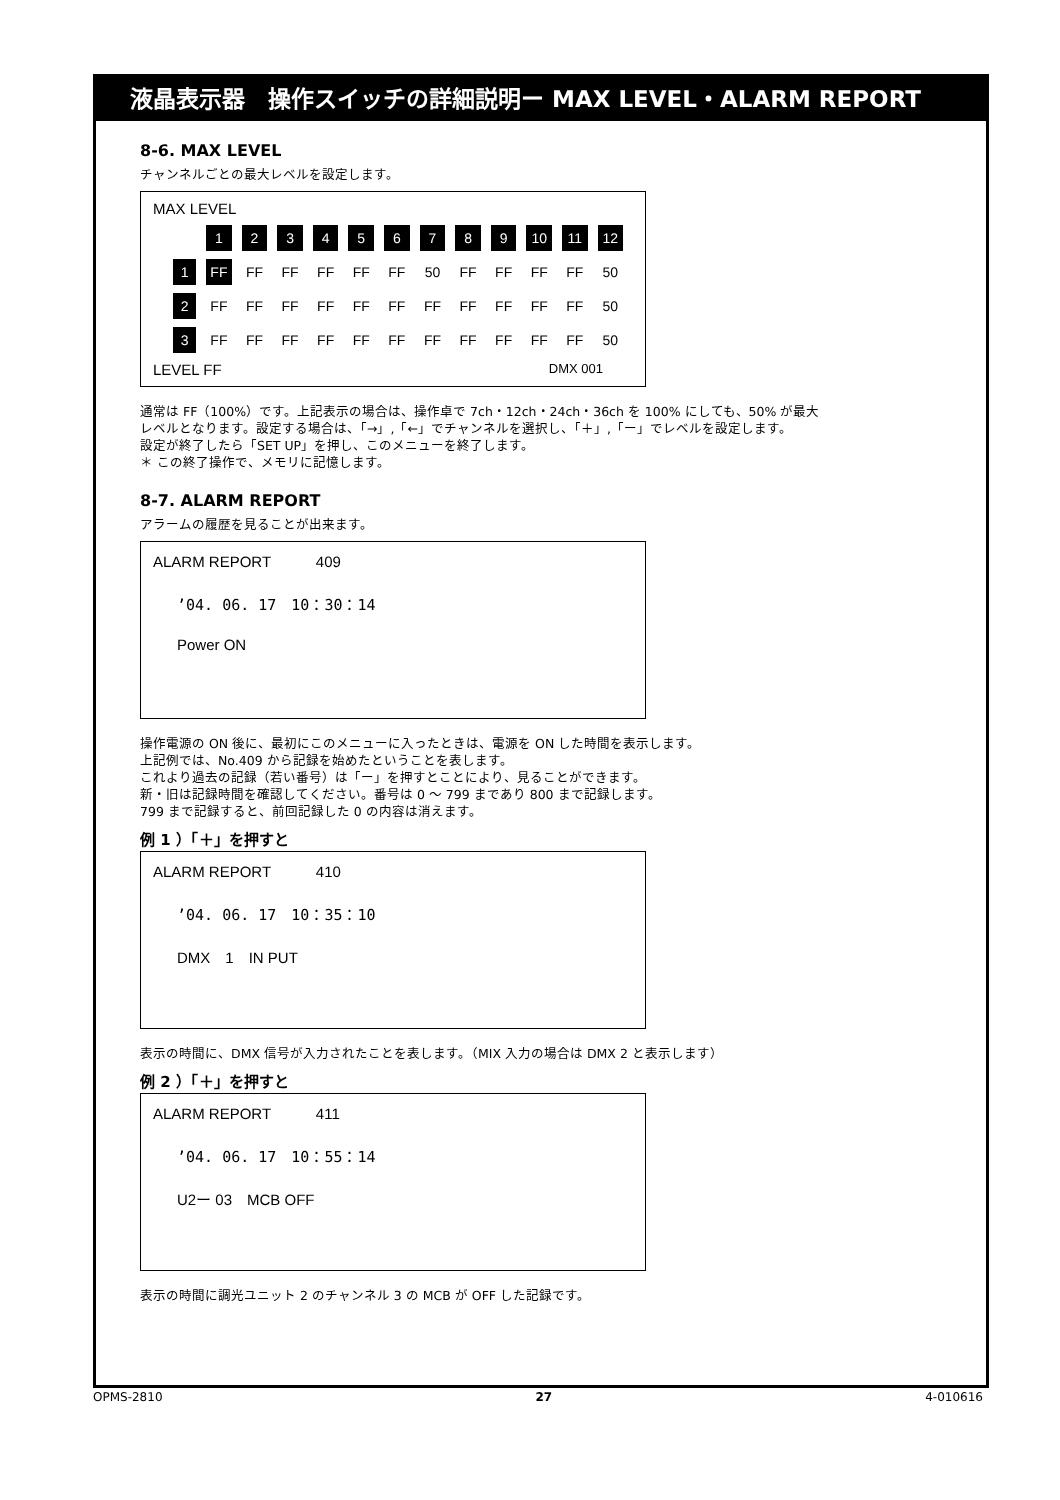液晶表示器　操作スイッチの詳細説明ー MAX LEVEL・ALARM REPORT
8-6. MAX LEVEL
チャンネルごとの最大レベルを設定します。
MAX LEVEL
| | 1 | 2 | 3 | 4 | 5 | 6 | 7 | 8 | 9 | 10 | 11 | 12 |
| 1 | FF | FF | FF | FF | FF | FF | 50 | FF | FF | FF | FF | 50 |
| 2 | FF | FF | FF | FF | FF | FF | FF | FF | FF | FF | FF | 50 |
| 3 | FF | FF | FF | FF | FF | FF | FF | FF | FF | FF | FF | 50 |
LEVEL FF DMX 001
通常は FF（100%）です。上記表示の場合は、操作卓で 7ch・12ch・24ch・36ch を 100% にしても、50% が最大
レベルとなります。設定する場合は、「→」,「←」でチャンネルを選択し、「＋」,「ー」でレベルを設定します。
設定が終了したら「SET UP」を押し、このメニューを終了します。
＊ この終了操作で、メモリに記憶します。
8-7. ALARM REPORT
アラームの履歴を見ることが出来ます。
ALARM REPORT　　　409
’04. 06. 17　10：30：14
Power ON
操作電源の ON 後に、最初にこのメニューに入ったときは、電源を ON した時間を表示します。
上記例では、No.409 から記録を始めたということを表します。
これより過去の記録（若い番号）は「ー」を押すとことにより、見ることができます。
新・旧は記録時間を確認してください。番号は 0 〜 799 まであり 800 まで記録します。
799 まで記録すると、前回記録した 0 の内容は消えます。
例 1 ）「＋」を押すと
ALARM REPORT　　　410
’04. 06. 17　10：35：10
DMX　1　IN PUT
表示の時間に、DMX 信号が入力されたことを表します。（MIX 入力の場合は DMX 2 と表示します）
例 2 ）「＋」を押すと
ALARM REPORT　　　411
’04. 06. 17　10：55：14
U2ー 03　MCB OFF
表示の時間に調光ユニット 2 のチャンネル 3 の MCB が OFF した記録です。
OPMS-2810 27 4-010616